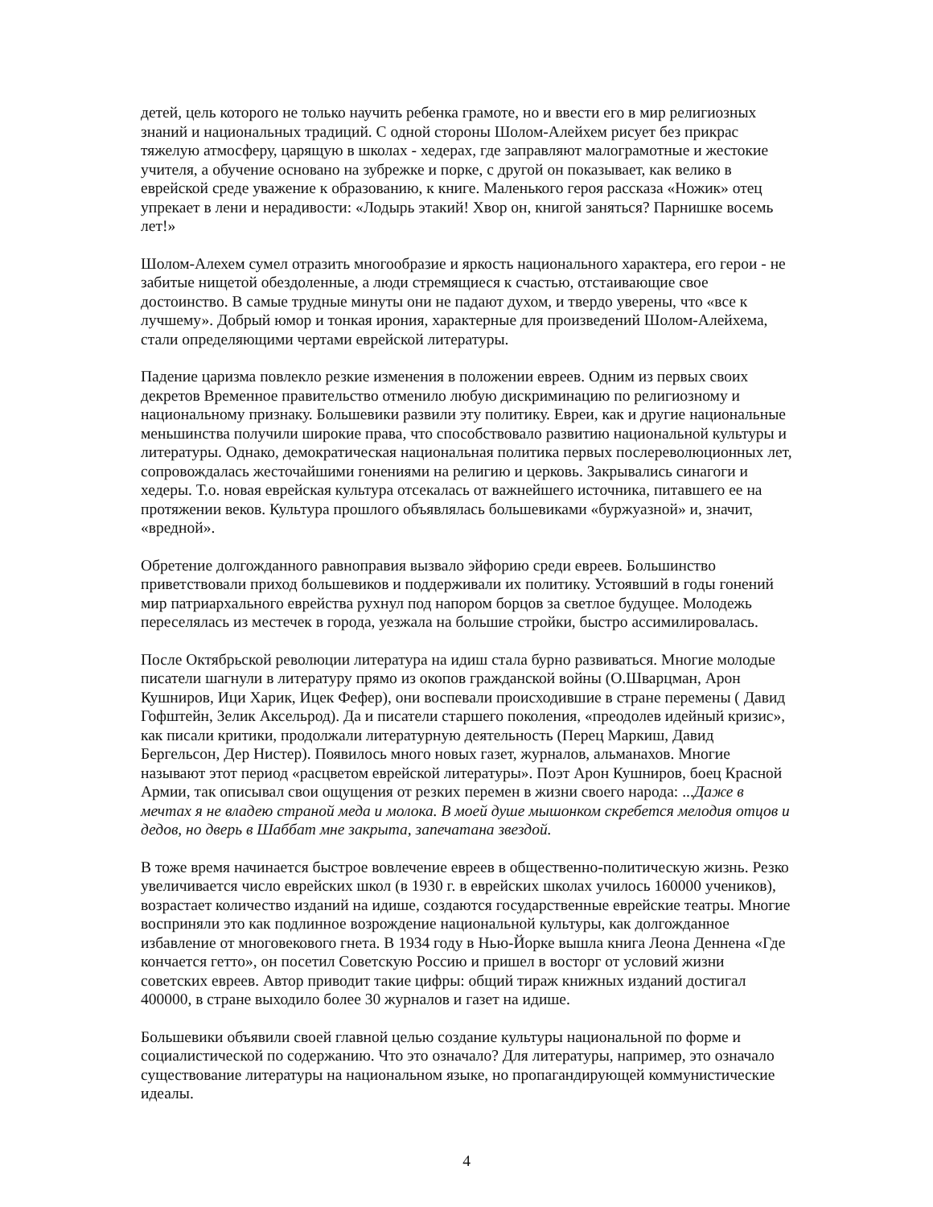детей, цель которого не только научить ребенка грамоте, но и ввести его в мир религиозных знаний и национальных традиций. С одной стороны Шолом-Алейхем рисует без прикрас тяжелую атмосферу, царящую в школах - хедерах, где заправляют малограмотные и жестокие учителя, а обучение основано на зубрежке и порке, с другой он показывает, как велико в еврейской среде уважение к образованию, к книге. Маленького героя рассказа «Ножик» отец упрекает в лени и нерадивости: «Лодырь этакий! Хвор он, книгой заняться? Парнишке восемь лет!»
Шолом-Алехем сумел отразить многообразие и яркость национального характера, его герои - не забитые нищетой обездоленные, а люди стремящиеся к счастью, отстаивающие свое достоинство. В самые трудные минуты они не падают духом, и твердо уверены, что «все к лучшему». Добрый юмор и тонкая ирония, характерные для произведений Шолом-Алейхема, стали определяющими чертами еврейской литературы.
Падение царизма повлекло резкие изменения в положении евреев. Одним из первых своих декретов Временное правительство отменило любую дискриминацию по религиозному и национальному признаку. Большевики развили эту политику. Евреи, как и другие национальные меньшинства получили широкие права, что способствовало развитию национальной культуры и литературы. Однако, демократическая национальная политика первых послереволюционных лет, сопровождалась жесточайшими гонениями на религию и церковь. Закрывались синагоги и хедеры. Т.о. новая еврейская культура отсекалась от важнейшего источника, питавшего ее на протяжении веков. Культура прошлого объявлялась большевиками «буржуазной» и, значит, «вредной».
Обретение долгожданного равноправия вызвало эйфорию среди евреев. Большинство приветствовали приход большевиков и поддерживали их политику. Устоявший в годы гонений мир патриархального еврейства рухнул под напором борцов за светлое будущее. Молодежь переселялась из местечек в города, уезжала на большие стройки, быстро ассимилировалась.
После Октябрьской революции литература на идиш стала бурно развиваться. Многие молодые писатели шагнули в литературу прямо из окопов гражданской войны (О.Шварцман, Арон Кушниров, Ици Харик, Ицек Фефер), они воспевали происходившие в стране перемены ( Давид Гофштейн, Зелик Аксельрод). Да и писатели старшего поколения, «преодолев идейный кризис», как писали критики, продолжали литературную деятельность (Перец Маркиш, Давид Бергельсон, Дер Нистер). Появилось много новых газет, журналов, альманахов. Многие называют этот период «расцветом еврейской литературы». Поэт Арон Кушниров, боец Красной Армии, так описывал свои ощущения от резких перемен в жизни своего народа: ...Даже в мечтах я не владею страной меда и молока. В моей душе мышонком скребется мелодия отцов и дедов, но дверь в Шаббат мне закрыта, запечатана звездой.
В тоже время начинается быстрое вовлечение евреев в общественно-политическую жизнь. Резко увеличивается число еврейских школ (в 1930 г. в еврейских школах училось 160000 учеников), возрастает количество изданий на идише, создаются государственные еврейские театры. Многие восприняли это как подлинное возрождение национальной культуры, как долгожданное избавление от многовекового гнета. В 1934 году в Нью-Йорке вышла книга Леона Деннена «Где кончается гетто», он посетил Советскую Россию и пришел в восторг от условий жизни советских евреев. Автор приводит такие цифры: общий тираж книжных изданий достигал 400000, в стране выходило более 30 журналов и газет на идише.
Большевики объявили своей главной целью создание культуры национальной по форме и социалистической по содержанию. Что это означало? Для литературы, например, это означало существование литературы на национальном языке, но пропагандирующей коммунистические идеалы.
4